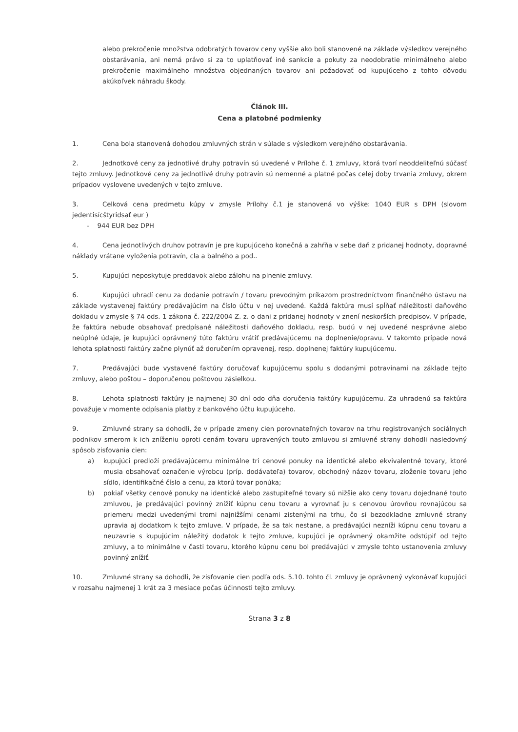alebo prekročenie množstva odobratých tovarov ceny vyššie ako boli stanovené na základe výsledkov verejného obstarávania, ani nemá právo si za to uplatňovať iné sankcie a pokuty za neodobratie minimálneho alebo prekročenie maximálneho množstva objednaných tovarov ani požadovať od kupujúceho z tohto dôvodu akúkoľvek náhradu škody.
Článok III.
Cena a platobné podmienky
1. Cena bola stanovená dohodou zmluvných strán v súlade s výsledkom verejného obstarávania.
2. Jednotkové ceny za jednotlivé druhy potravín sú uvedené v Prílohe č. 1 zmluvy, ktorá tvorí neoddeliteľnú súčasť tejto zmluvy. Jednotkové ceny za jednotlivé druhy potravín sú nemenné a platné počas celej doby trvania zmluvy, okrem prípadov vyslovene uvedených v tejto zmluve.
3. Celková cena predmetu kúpy v zmysle Prílohy č.1 je stanovená vo výške: 1040 EUR s DPH (slovom jedentisícštyridsať eur )
- 944 EUR bez DPH
4. Cena jednotlivých druhov potravín je pre kupujúceho konečná a zahŕňa v sebe daň z pridanej hodnoty, dopravné náklady vrátane vyloženia potravín, cla a balného a pod..
5. Kupujúci neposkytuje preddavok alebo zálohu na plnenie zmluvy.
6. Kupujúci uhradí cenu za dodanie potravín / tovaru prevodným príkazom prostredníctvom finančného ústavu na základe vystavenej faktúry predávajúcim na číslo účtu v nej uvedené. Každá faktúra musí spĺňať náležitosti daňového dokladu v zmysle § 74 ods. 1 zákona č. 222/2004 Z. z. o dani z pridanej hodnoty v znení neskorších predpisov. V prípade, že faktúra nebude obsahovať predpísané náležitosti daňového dokladu, resp. budú v nej uvedené nesprávne alebo neúplné údaje, je kupujúci oprávnený túto faktúru vrátiť predávajúcemu na doplnenie/opravu. V takomto prípade nová lehota splatnosti faktúry začne plynúť až doručením opravenej, resp. doplnenej faktúry kupujúcemu.
7. Predávajúci bude vystavené faktúry doručovať kupujúcemu spolu s dodanými potravinami na základe tejto zmluvy, alebo poštou – doporučenou poštovou zásielkou.
8. Lehota splatnosti faktúry je najmenej 30 dní odo dňa doručenia faktúry kupujúcemu. Za uhradenú sa faktúra považuje v momente odpísania platby z bankového účtu kupujúceho.
9. Zmluvné strany sa dohodli, že v prípade zmeny cien porovnateľných tovarov na trhu registrovaných sociálnych podnikov smerom k ich zníženiu oproti cenám tovaru upravených touto zmluvou si zmluvné strany dohodli nasledovný spôsob zisťovania cien:
a) kupujúci predloží predávajúcemu minimálne tri cenové ponuky na identické alebo ekvivalentné tovary, ktoré musia obsahovať označenie výrobcu (príp. dodávateľa) tovarov, obchodný názov tovaru, zloženie tovaru jeho sídlo, identifikačné číslo a cenu, za ktorú tovar ponúka;
b) pokiaľ všetky cenové ponuky na identické alebo zastupiteľné tovary sú nižšie ako ceny tovaru dojednané touto zmluvou, je predávajúci povinný znížiť kúpnu cenu tovaru a vyrovnať ju s cenovou úrovňou rovnajúcou sa priemeru medzi uvedenými tromi najnižšími cenami zistenými na trhu, čo si bezodkladne zmluvné strany upravia aj dodatkom k tejto zmluve. V prípade, že sa tak nestane, a predávajúci nezníži kúpnu cenu tovaru a neuzavrie s kupujúcim náležitý dodatok k tejto zmluve, kupujúci je oprávnený okamžite odstúpiť od tejto zmluvy, a to minimálne v časti tovaru, ktorého kúpnu cenu bol predávajúci v zmysle tohto ustanovenia zmluvy povinný znížiť.
10. Zmluvné strany sa dohodli, že zisťovanie cien podľa ods. 5.10. tohto čl. zmluvy je oprávnený vykonávať kupujúci v rozsahu najmenej 1 krát za 3 mesiace počas účinnosti tejto zmluvy.
Strana 3 z 8